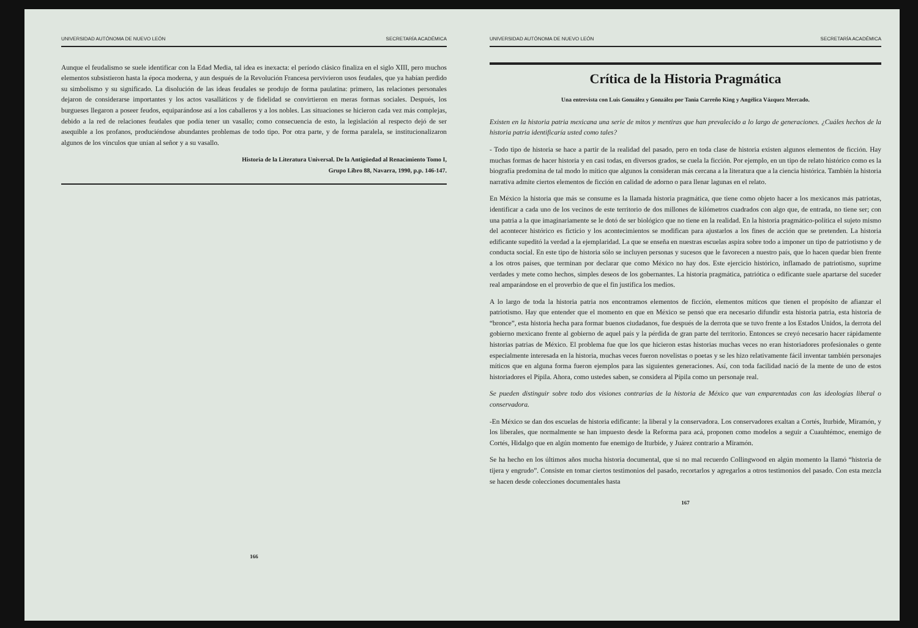UNIVERSIDAD AUTÓNOMA DE NUEVO LEÓN SECRETARÍA ACADÉMICA
Aunque el feudalismo se suele identificar con la Edad Media, tal idea es inexacta: el período clásico finaliza en el siglo XIII, pero muchos elementos subsistieron hasta la época moderna, y aun después de la Revolución Francesa pervivieron usos feudales, que ya habían perdido su simbolismo y su significado. La disolución de las ideas feudales se produjo de forma paulatina: primero, las relaciones personales dejaron de considerarse importantes y los actos vasalláticos y de fidelidad se convirtieron en meras formas sociales. Después, los burgueses llegaron a poseer feudos, equiparándose así a los caballeros y a los nobles. Las situaciones se hicieron cada vez más complejas, debido a la red de relaciones feudales que podía tener un vasallo; como consecuencia de esto, la legislación al respecto dejó de ser asequible a los profanos, produciéndose abundantes problemas de todo tipo. Por otra parte, y de forma paralela, se institucionalizaron algunos de los vínculos que unían al señor y a su vasallo.
Historia de la Literatura Universal. De la Antigüedad al Renacimiento Tomo I,
Grupo Libro 88, Navarra, 1990, p.p. 146-147.
166
UNIVERSIDAD AUTÓNOMA DE NUEVO LEÓN SECRETARÍA ACADÉMICA
Crítica de la Historia Pragmática
Una entrevista con Luis González y González por Tania Carreño King y Angélica Vázquez Mercado.
Existen en la historia patria mexicana una serie de mitos y mentiras que han prevalecido a lo largo de generaciones. ¿Cuáles hechos de la historia patria identificaría usted como tales?
- Todo tipo de historia se hace a partir de la realidad del pasado, pero en toda clase de historia existen algunos elementos de ficción. Hay muchas formas de hacer historia y en casi todas, en diversos grados, se cuela la ficción. Por ejemplo, en un tipo de relato histórico como es la biografía predomina de tal modo lo mítico que algunos la consideran más cercana a la literatura que a la ciencia histórica. También la historia narrativa admite ciertos elementos de ficción en calidad de adorno o para llenar lagunas en el relato.
En México la historia que más se consume es la llamada historia pragmática, que tiene como objeto hacer a los mexicanos más patriotas, identificar a cada uno de los vecinos de este territorio de dos millones de kilómetros cuadrados con algo que, de entrada, no tiene ser; con una patria a la que imaginariamente se le dotó de ser biológico que no tiene en la realidad. En la historia pragmático-política el sujeto mismo del acontecer histórico es ficticio y los acontecimientos se modifican para ajustarlos a los fines de acción que se pretenden. La historia edificante supeditó la verdad a la ejemplaridad. La que se enseña en nuestras escuelas aspira sobre todo a imponer un tipo de patriotismo y de conducta social. En este tipo de historia sólo se incluyen personas y sucesos que le favorecen a nuestro país, que lo hacen quedar bien frente a los otros países, que terminan por declarar que como México no hay dos. Este ejercicio histórico, inflamado de patriotismo, suprime verdades y mete como hechos, simples deseos de los gobernantes. La historia pragmática, patriótica o edificante suele apartarse del suceder real amparándose en el proverbio de que el fin justifica los medios.
A lo largo de toda la historia patria nos encontramos elementos de ficción, elementos míticos que tienen el propósito de afianzar el patriotismo. Hay que entender que el momento en que en México se pensó que era necesario difundir esta historia patria, esta historia de “bronce”, esta historia hecha para formar buenos ciudadanos, fue después de la derrota que se tuvo frente a los Estados Unidos, la derrota del gobierno mexicano frente al gobierno de aquel país y la pérdida de gran parte del territorio. Entonces se creyó necesario hacer rápidamente historias patrias de México. El problema fue que los que hicieron estas historias muchas veces no eran historiadores profesionales o gente especialmente interesada en la historia, muchas veces fueron novelistas o poetas y se les hizo relativamente fácil inventar también personajes míticos que en alguna forma fueron ejemplos para las siguientes generaciones. Así, con toda facilidad nació de la mente de uno de estos historiadores el Pípila. Ahora, como ustedes saben, se considera al Pípila como un personaje real.
Se pueden distinguir sobre todo dos visiones contrarias de la historia de México que van emparentadas con las ideologías liberal o conservadora.
-En México se dan dos escuelas de historia edificante: la liberal y la conservadora. Los conservadores exaltan a Cortés, Iturbide, Miramón, y los liberales, que normalmente se han impuesto desde la Reforma para acá, proponen como modelos a seguir a Cuauhtémoc, enemigo de Cortés, Hidalgo que en algún momento fue enemigo de Iturbide, y Juárez contrario a Miramón.
Se ha hecho en los últimos años mucha historia documental, que si no mal recuerdo Collingwood en algún momento la llamó “historia de tijera y engrudo”. Consiste en tomar ciertos testimonios del pasado, recortarlos y agregarlos a otros testimonios del pasado. Con esta mezcla se hacen desde colecciones documentales hasta
167